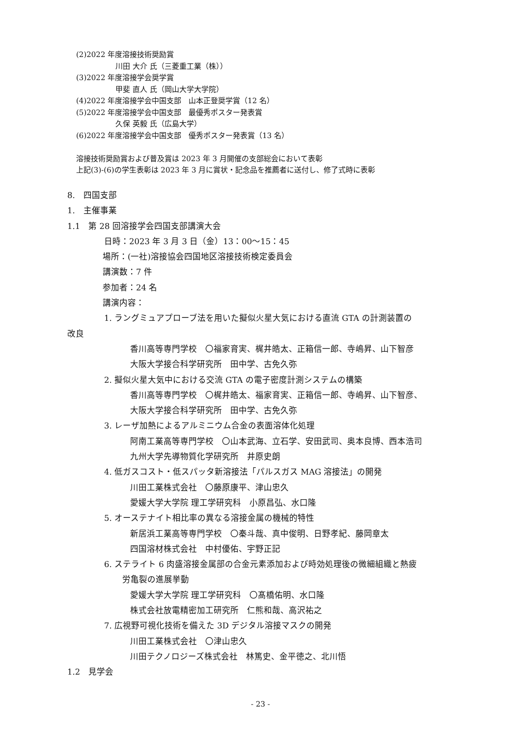(2)2022 年度溶接技術奨励賞
川田 大介 氏（三菱重工業（株））
(3)2022 年度溶接学会奨学賞
甲斐 直人 氏（岡山大学大学院）
(4)2022 年度溶接学会中国支部　山本正登奨学賞（12 名）
(5)2022 年度溶接学会中国支部　最優秀ポスター発表賞
久保 英毅 氏（広島大学）
(6)2022 年度溶接学会中国支部　優秀ポスター発表賞（13 名）
溶接技術奨励賞および普及賞は 2023 年 3 月開催の支部総会において表彰
上記(3)-(6)の学生表彰は 2023 年 3 月に賞状・記念品を推薦者に送付し、修了式時に表彰
8.　四国支部
1.　主催事業
1.1　第 28 回溶接学会四国支部講演大会
日時：2023 年 3 月 3 日（金）13：00〜15：45
場所：(一社)溶接協会四国地区溶接技術検定委員会
講演数：7 件
参加者：24 名
講演内容：
1. ラングミュアプローブ法を用いた擬似火星大気における直流 GTA の計測装置の
改良
香川高等専門学校　〇福家育実、梶井皓太、正箱信一郎、寺嶋昇、山下智彦
大阪大学接合科学研究所　田中学、古免久弥
2. 擬似火星大気中における交流 GTA の電子密度計測システムの構築
香川高等専門学校　〇梶井皓太、福家育実、正箱信一郎、寺嶋昇、山下智彦、
大阪大学接合科学研究所　田中学、古免久弥
3. レーザ加熱によるアルミニウム合金の表面溶体化処理
阿南工業高等専門学校　〇山本武海、立石学、安田武司、奥本良博、西本浩司
九州大学先導物質化学研究所　井原史朗
4. 低ガスコスト・低スパッタ新溶接法「パルスガス MAG 溶接法」の開発
川田工業株式会社　〇藤原康平、津山忠久
愛媛大学大学院 理工学研究科　小原昌弘、水口隆
5. オーステナイト相比率の異なる溶接金属の機械的特性
新居浜工業高等専門学校　〇秦斗哉、真中俊明、日野孝紀、藤岡章太
四国溶材株式会社　中村優佑、宇野正記
6. ステライト 6 肉盛溶接金属部の合金元素添加および時効処理後の微細組織と熱疲
労亀裂の進展挙動
愛媛大学大学院 理工学研究科　〇髙橋佑明、水口隆
株式会社放電精密加工研究所　仁熊和哉、高沢祐之
7. 広視野可視化技術を備えた 3D デジタル溶接マスクの開発
川田工業株式会社　〇津山忠久
川田テクノロジーズ株式会社　林篤史、金平徳之、北川悟
1.2　見学会
- 23 -